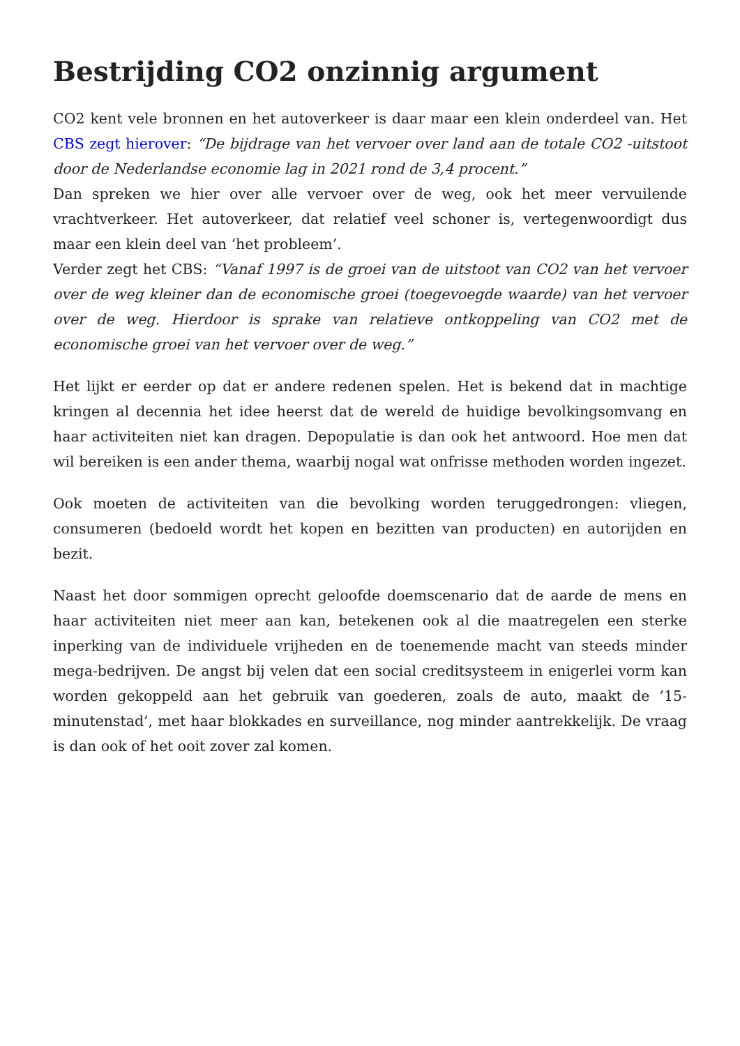Bestrijding CO2 onzinnig argument
CO2 kent vele bronnen en het autoverkeer is daar maar een klein onderdeel van. Het CBS zegt hierover: “De bijdrage van het vervoer over land aan de totale CO2 -uitstoot door de Nederlandse economie lag in 2021 rond de 3,4 procent.”
Dan spreken we hier over alle vervoer over de weg, ook het meer vervuilende vrachtverkeer. Het autoverkeer, dat relatief veel schoner is, vertegenwoordigt dus maar een klein deel van ‘het probleem’.
Verder zegt het CBS: “Vanaf 1997 is de groei van de uitstoot van CO2 van het vervoer over de weg kleiner dan de economische groei (toegevoegde waarde) van het vervoer over de weg. Hierdoor is sprake van relatieve ontkoppeling van CO2 met de economische groei van het vervoer over de weg.”
Het lijkt er eerder op dat er andere redenen spelen. Het is bekend dat in machtige kringen al decennia het idee heerst dat de wereld de huidige bevolkingsomvang en haar activiteiten niet kan dragen. Depopulatie is dan ook het antwoord. Hoe men dat wil bereiken is een ander thema, waarbij nogal wat onfrisse methoden worden ingezet.
Ook moeten de activiteiten van die bevolking worden teruggedrongen: vliegen, consumeren (bedoeld wordt het kopen en bezitten van producten) en autorijden en bezit.
Naast het door sommigen oprecht geloofde doemscenario dat de aarde de mens en haar activiteiten niet meer aan kan, betekenen ook al die maatregelen een sterke inperking van de individuele vrijheden en de toenemende macht van steeds minder mega-bedrijven. De angst bij velen dat een social creditsysteem in enigerlei vorm kan worden gekoppeld aan het gebruik van goederen, zoals de auto, maakt de ’15-minutenstad’, met haar blokkades en surveillance, nog minder aantrekkelijk. De vraag is dan ook of het ooit zover zal komen.